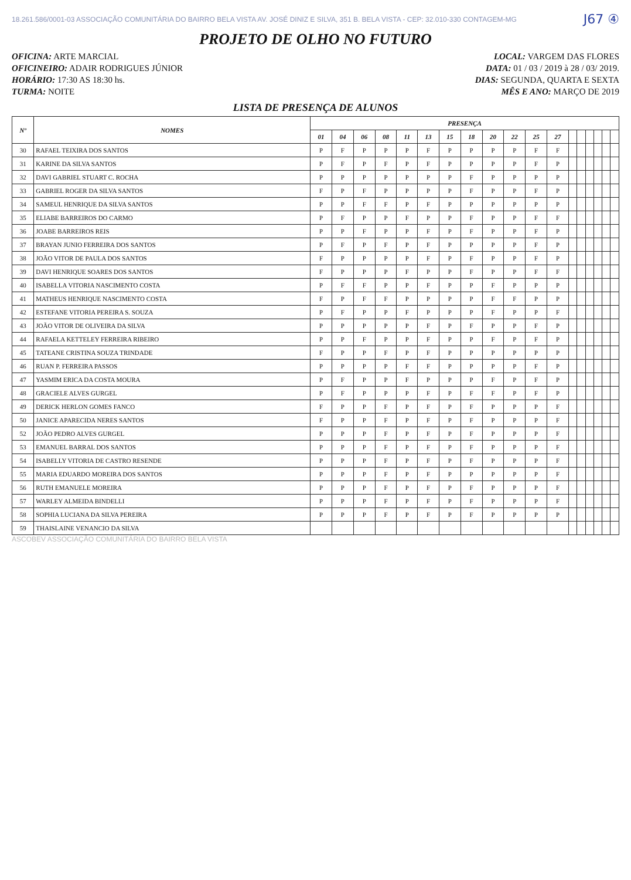18.261.586/0001-03 ASSOCIAÇÃO COMUNITÁRIA DO BAIRRO BELA VISTA AV. JOSÉ DINIZ E SILVA, 351 B. BELA VISTA - CEP: 32.010-330 CONTAGEM-MG
J67 ④
PROJETO DE OLHO NO FUTURO
OFICINA: ARTE MARCIAL LOCAL: VARGEM DAS FLORES
OFICINEIRO: ADAIR RODRIGUES JÚNIOR DATA: 01 / 03 / 2019 à 28 / 03/ 2019.
HORÁRIO: 17:30 AS 18:30 hs. DIAS: SEGUNDA, QUARTA E SEXTA
TURMA: NOITE MÊS E ANO: MARÇO DE 2019
LISTA DE PRESENÇA DE ALUNOS
| Nº | NOMES | PRESENÇA | | | | | | | | | | | | | | | | | |
| --- | --- | --- | --- | --- | --- | --- | --- | --- | --- | --- | --- | --- | --- | --- | --- | --- | --- | --- | --- |
| | | 01 | 04 | 06 | 08 | 11 | 13 | 15 | 18 | 20 | 22 | 25 | 27 | | | | | | |
| 30 | RAFAEL TEIXIRA DOS SANTOS | P | F | P | P | P | F | P | P | P | P | F | F | | | | | | |
| 31 | KARINE DA SILVA SANTOS | P | F | P | F | P | F | P | P | P | P | F | P | | | | | | |
| 32 | DAVI GABRIEL STUART C. ROCHA | P | P | P | P | P | P | P | F | P | P | P | P | | | | | | |
| 33 | GABRIEL ROGER DA SILVA SANTOS | F | P | F | P | P | P | P | F | P | P | F | P | | | | | | |
| 34 | SAMEUL HENRIQUE DA SILVA SANTOS | P | P | F | F | P | F | P | P | P | P | P | P | | | | | | |
| 35 | ELIABE BARREIROS DO CARMO | P | F | P | P | F | P | P | F | P | P | F | F | | | | | | |
| 36 | JOABE BARREIROS REIS | P | P | F | P | P | F | P | F | P | P | F | P | | | | | | |
| 37 | BRAYAN JUNIO FERREIRA DOS SANTOS | P | F | P | F | P | F | P | P | P | P | F | P | | | | | | |
| 38 | JOÃO VITOR DE PAULA DOS SANTOS | F | P | P | P | P | F | P | F | P | P | F | P | | | | | | |
| 39 | DAVI HENRIQUE SOARES DOS SANTOS | F | P | P | P | F | P | P | F | P | P | F | F | | | | | | |
| 40 | ISABELLA VITORIA NASCIMENTO COSTA | P | F | F | P | P | F | P | P | F | P | P | P | | | | | | |
| 41 | MATHEUS HENRIQUE NASCIMENTO COSTA | F | P | F | F | P | P | P | P | F | F | P | P | | | | | | |
| 42 | ESTEFANE VITORIA PEREIRA S. SOUZA | P | F | P | P | F | P | P | P | F | P | P | F | | | | | | |
| 43 | JOÃO VITOR DE OLIVEIRA DA SILVA | P | P | P | P | P | F | P | F | P | P | F | P | | | | | | |
| 44 | RAFAELA KETTELEY FERREIRA RIBEIRO | P | P | F | P | P | F | P | P | F | P | F | P | | | | | | |
| 45 | TATEANE CRISTINA SOUZA TRINDADE | F | P | P | F | P | F | P | P | P | P | P | P | | | | | | |
| 46 | RUAN P. FERREIRA PASSOS | P | P | P | P | F | F | P | P | P | P | F | P | | | | | | |
| 47 | YASMIM ERICA DA COSTA MOURA | P | F | P | P | F | P | P | P | F | P | F | P | | | | | | |
| 48 | GRACIELE ALVES GURGEL | P | F | P | P | P | F | P | F | F | P | F | P | | | | | | |
| 49 | DERICK HERLON GOMES FANCO | F | P | P | F | P | F | P | F | P | P | P | F | | | | | | |
| 50 | JANICE APARECIDA NERES SANTOS | F | P | P | F | P | F | P | F | P | P | P | F | | | | | | |
| 52 | JOÃO PEDRO ALVES GURGEL | P | P | P | F | P | F | P | F | P | P | P | F | | | | | | |
| 53 | EMANUEL BARRAL DOS SANTOS | P | P | P | F | P | F | P | F | P | P | P | F | | | | | | |
| 54 | ISABELLY VITORIA DE CASTRO RESENDE | P | P | P | F | P | F | P | F | P | P | P | F | | | | | | |
| 55 | MARIA EDUARDO MOREIRA DOS SANTOS | P | P | P | F | P | F | P | P | P | P | P | F | | | | | | |
| 56 | RUTH EMANUELE MOREIRA | P | P | P | F | P | F | P | F | P | P | P | F | | | | | | |
| 57 | WARLEY ALMEIDA BINDELLI | P | P | P | F | P | F | P | F | P | P | P | F | | | | | | |
| 58 | SOPHIA LUCIANA DA SILVA PEREIRA | P | P | P | F | P | F | P | F | P | P | P | P | | | | | | |
| 59 | THAISLAINE VENANCIO DA SILVA | | | | | | | | | | | | | | | | | | |
ASCOBEV ASSOCIAÇÃO COMUNITÁRIA DO BAIRRO BELA VISTA